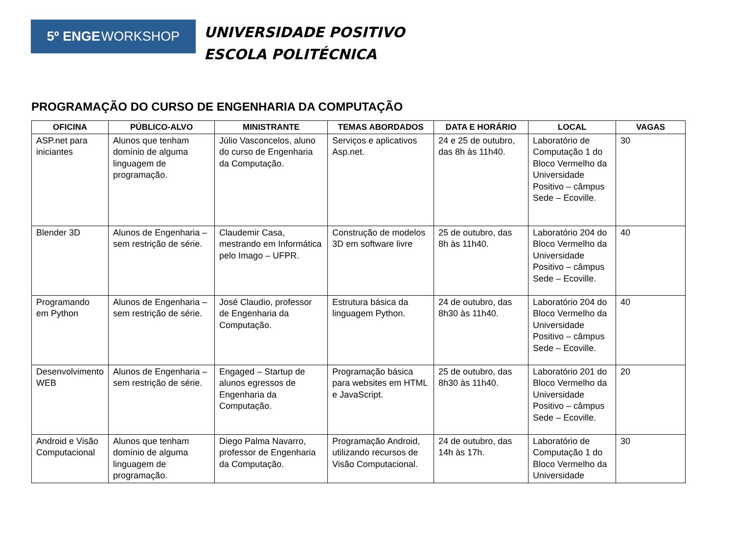5º ENGE WORKSHOP
UNIVERSIDADE POSITIVO
ESCOLA POLITÉCNICA
PROGRAMAÇÃO DO CURSO DE ENGENHARIA DA COMPUTAÇÃO
| OFICINA | PÚBLICO-ALVO | MINISTRANTE | TEMAS ABORDADOS | DATA E HORÁRIO | LOCAL | VAGAS |
| --- | --- | --- | --- | --- | --- | --- |
| ASP.net para iniciantes | Alunos que tenham domínio de alguma linguagem de programação. | Júlio Vasconcelos, aluno do curso de Engenharia da Computação. | Serviços e aplicativos Asp.net. | 24 e 25 de outubro, das 8h às 11h40. | Laboratório de Computação 1 do Bloco Vermelho da Universidade Positivo – câmpus Sede – Ecoville. | 30 |
| Blender 3D | Alunos de Engenharia – sem restrição de série. | Claudemir Casa, mestrando em Informática pelo Imago – UFPR. | Construção de modelos 3D em software livre | 25 de outubro, das 8h às 11h40. | Laboratório 204 do Bloco Vermelho da Universidade Positivo – câmpus Sede – Ecoville. | 40 |
| Programando em Python | Alunos de Engenharia – sem restrição de série. | José Claudio, professor de Engenharia da Computação. | Estrutura básica da linguagem Python. | 24 de outubro, das 8h30 às 11h40. | Laboratório 204 do Bloco Vermelho da Universidade Positivo – câmpus Sede – Ecoville. | 40 |
| Desenvolvimento WEB | Alunos de Engenharia – sem restrição de série. | Engaged – Startup de alunos egressos de Engenharia da Computação. | Programação básica para websites em HTML e JavaScript. | 25 de outubro, das 8h30 às 11h40. | Laboratório 201 do Bloco Vermelho da Universidade Positivo – câmpus Sede – Ecoville. | 20 |
| Android e Visão Computacional | Alunos que tenham domínio de alguma linguagem de programação. | Diego Palma Navarro, professor de Engenharia da Computação. | Programação Android, utilizando recursos de Visão Computacional. | 24 de outubro, das 14h às 17h. | Laboratório de Computação 1 do Bloco Vermelho da Universidade | 30 |